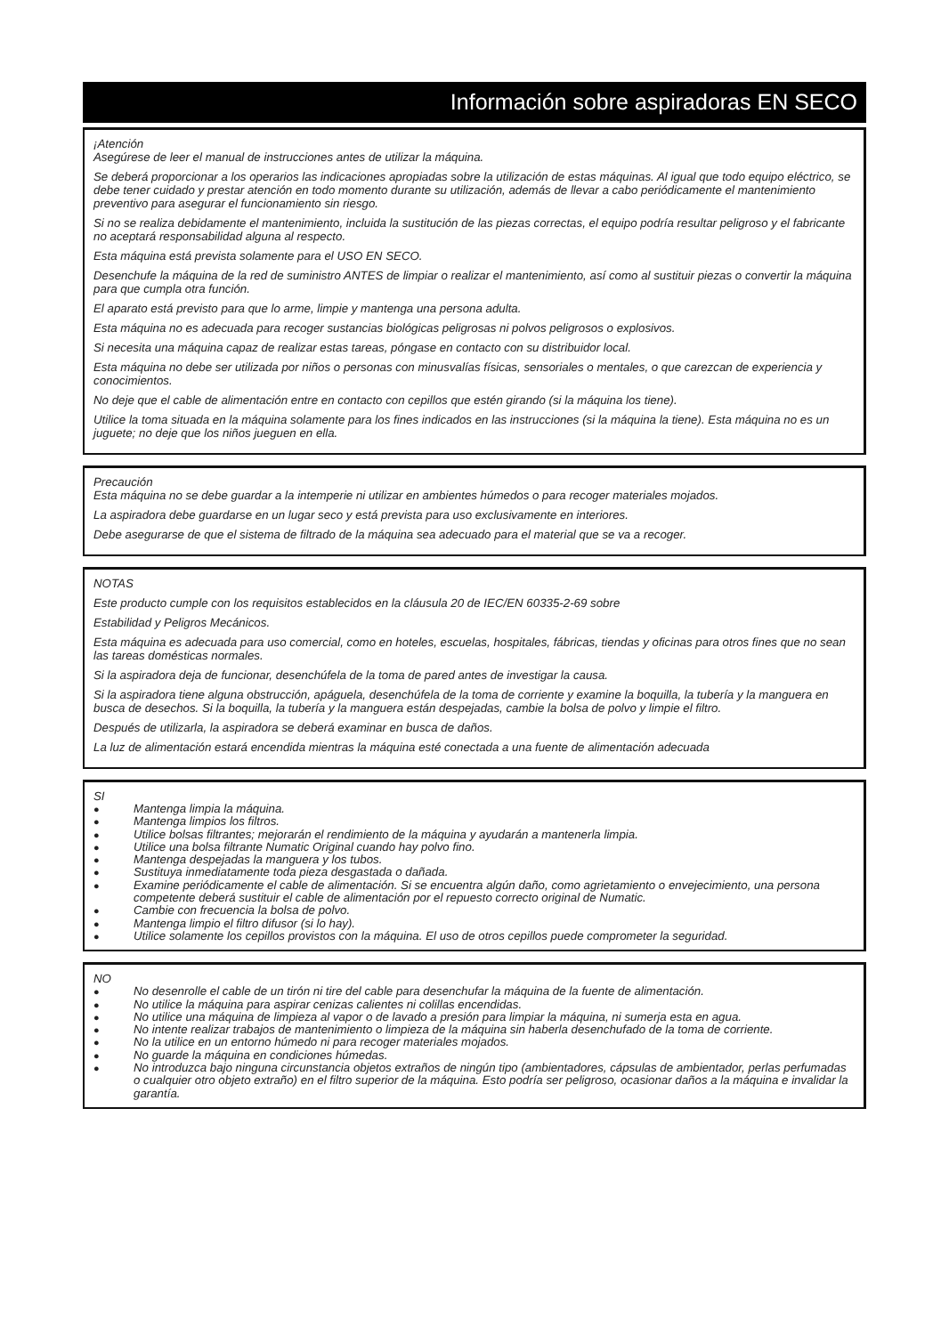Información sobre aspiradoras EN SECO
¡Atención
Asegúrese de leer el manual de instrucciones antes de utilizar la máquina.
Se deberá proporcionar a los operarios las indicaciones apropiadas sobre la utilización de estas máquinas. Al igual que todo equipo eléctrico, se debe tener cuidado y prestar atención en todo momento durante su utilización, además de llevar a cabo periódicamente el mantenimiento preventivo para asegurar el funcionamiento sin riesgo.
Si no se realiza debidamente el mantenimiento, incluida la sustitución de las piezas correctas, el equipo podría resultar peligroso y el fabricante no aceptará responsabilidad alguna al respecto.
Esta máquina está prevista solamente para el USO EN SECO.
Desenchufe la máquina de la red de suministro ANTES de limpiar o realizar el mantenimiento, así como al sustituir piezas o convertir la máquina para que cumpla otra función.
El aparato está previsto para que lo arme, limpie y mantenga una persona adulta.
Esta máquina no es adecuada para recoger sustancias biológicas peligrosas ni polvos peligrosos o explosivos.
Si necesita una máquina capaz de realizar estas tareas, póngase en contacto con su distribuidor local.
Esta máquina no debe ser utilizada por niños o personas con minusvalías físicas, sensoriales o mentales, o que carezcan de experiencia y conocimientos.
No deje que el cable de alimentación entre en contacto con cepillos que estén girando (si la máquina los tiene).
Utilice la toma situada en la máquina solamente para los fines indicados en las instrucciones (si la máquina la tiene). Esta máquina no es un juguete; no deje que los niños jueguen en ella.
Precaución
Esta máquina no se debe guardar a la intemperie ni utilizar en ambientes húmedos o para recoger materiales mojados.
La aspiradora debe guardarse en un lugar seco y está prevista para uso exclusivamente en interiores.
Debe asegurarse de que el sistema de filtrado de la máquina sea adecuado para el material que se va a recoger.
NOTAS
Este producto cumple con los requisitos establecidos en la cláusula 20 de IEC/EN 60335-2-69 sobre
Estabilidad y Peligros Mecánicos.
Esta máquina es adecuada para uso comercial, como en hoteles, escuelas, hospitales, fábricas, tiendas y oficinas para otros fines que no sean las tareas domésticas normales.
Si la aspiradora deja de funcionar, desenchúfela de la toma de pared antes de investigar la causa.
Si la aspiradora tiene alguna obstrucción, apáguela, desenchúfela de la toma de corriente y examine la boquilla, la tubería y la manguera en busca de desechos. Si la boquilla, la tubería y la manguera están despejadas, cambie la bolsa de polvo y limpie el filtro.
Después de utilizarla, la aspiradora se deberá examinar en busca de daños.
La luz de alimentación estará encendida mientras la máquina esté conectada a una fuente de alimentación adecuada
SI
● Mantenga limpia la máquina.
● Mantenga limpios los filtros.
● Utilice bolsas filtrantes; mejorarán el rendimiento de la máquina y ayudarán a mantenerla limpia.
● Utilice una bolsa filtrante Numatic Original cuando hay polvo fino.
● Mantenga despejadas la manguera y los tubos.
● Sustituya inmediatamente toda pieza desgastada o dañada.
● Examine periódicamente el cable de alimentación. Si se encuentra algún daño, como agrietamiento o envejecimiento, una persona competente deberá sustituir el cable de alimentación por el repuesto correcto original de Numatic.
● Cambie con frecuencia la bolsa de polvo.
● Mantenga limpio el filtro difusor (si lo hay).
● Utilice solamente los cepillos provistos con la máquina. El uso de otros cepillos puede comprometer la seguridad.
NO
● No desenrolle el cable de un tirón ni tire del cable para desenchufar la máquina de la fuente de alimentación.
● No utilice la máquina para aspirar cenizas calientes ni colillas encendidas.
● No utilice una máquina de limpieza al vapor o de lavado a presión para limpiar la máquina, ni sumerja esta en agua.
● No intente realizar trabajos de mantenimiento o limpieza de la máquina sin haberla desenchufado de la toma de corriente.
● No la utilice en un entorno húmedo ni para recoger materiales mojados.
● No guarde la máquina en condiciones húmedas.
● No introduzca bajo ninguna circunstancia objetos extraños de ningún tipo (ambientadores, cápsulas de ambientador, perlas perfumadas o cualquier otro objeto extraño) en el filtro superior de la máquina. Esto podría ser peligroso, ocasionar daños a la máquina e invalidar la garantía.